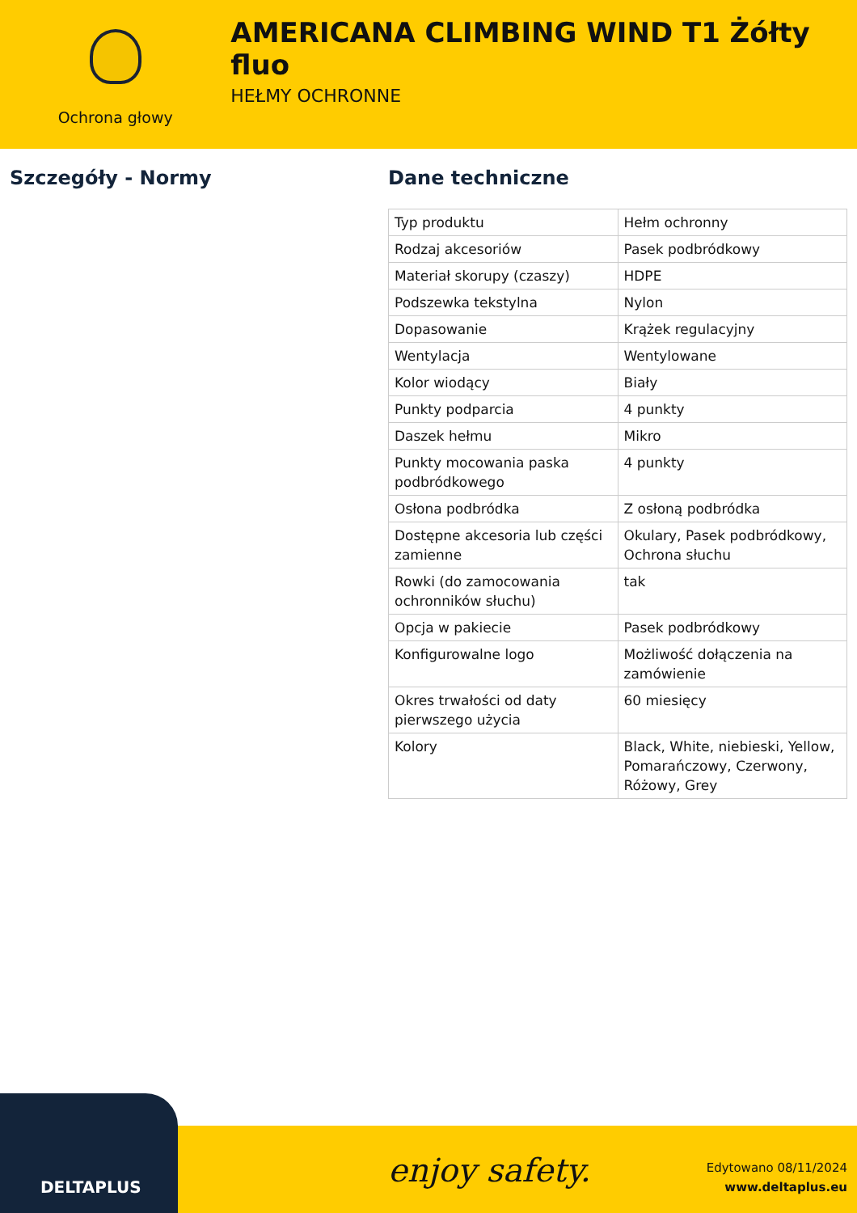Ochrona głowy
AMERICANA CLIMBING WIND T1 Żółty fluo
HEŁMY OCHRONNE
Szczegóły - Normy Dane techniczne
| Typ produktu | Hełm ochronny |
| Rodzaj akcesoriów | Pasek podbródkowy |
| Materiał skorupy (czaszy) | HDPE |
| Podszewka tekstylna | Nylon |
| Dopasowanie | Krążek regulacyjny |
| Wentylacja | Wentylowane |
| Kolor wiodący | Biały |
| Punkty podparcia | 4 punkty |
| Daszek hełmu | Mikro |
| Punkty mocowania paska podbródkowego | 4 punkty |
| Osłona podbródka | Z osłoną podbródka |
| Dostępne akcesoria lub części zamienne | Okulary, Pasek podbródkowy, Ochrona słuchu |
| Rowki (do zamocowania ochronników słuchu) | tak |
| Opcja w pakiecie | Pasek podbródkowy |
| Konfigurowalne logo | Możliwość dołączenia na zamówienie |
| Okres trwałości od daty pierwszego użycia | 60 miesięcy |
| Kolory | Black, White, niebieski, Yellow, Pomarańczowy, Czerwony, Różowy, Grey |
enjoy safety.
Edytowano 08/11/2024
www.deltaplus.eu
DELTAPLUS